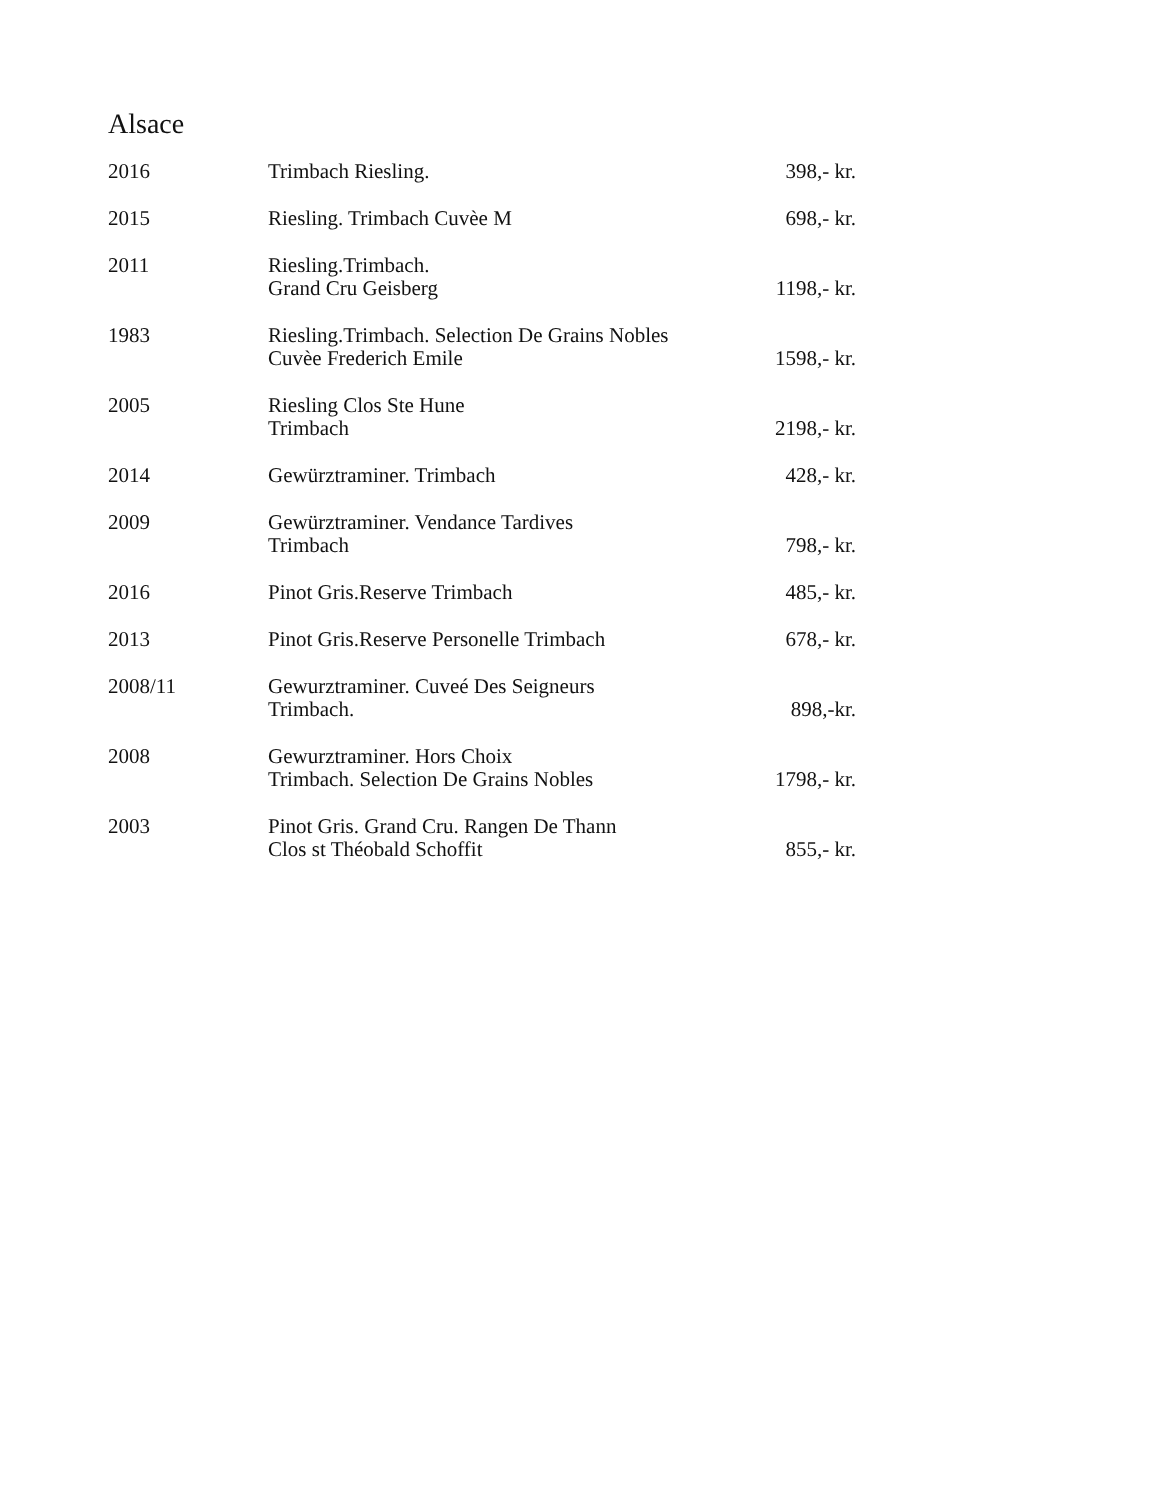Alsace
| 2016 | Trimbach Riesling. | 398,- kr. |
| 2015 | Riesling. Trimbach Cuvèe M | 698,- kr. |
| 2011 | Riesling.Trimbach. Grand Cru Geisberg | 1198,- kr. |
| 1983 | Riesling.Trimbach. Selection De Grains Nobles Cuvèe Frederich Emile | 1598,- kr. |
| 2005 | Riesling Clos Ste Hune Trimbach | 2198,- kr. |
| 2014 | Gewürztraminer. Trimbach | 428,- kr. |
| 2009 | Gewürztraminer. Vendance Tardives Trimbach | 798,- kr. |
| 2016 | Pinot Gris.Reserve Trimbach | 485,- kr. |
| 2013 | Pinot Gris.Reserve Personelle Trimbach | 678,- kr. |
| 2008/11 | Gewurztraminer. Cuveé Des Seigneurs Trimbach. | 898,-kr. |
| 2008 | Gewurztraminer. Hors Choix Trimbach. Selection De Grains Nobles | 1798,- kr. |
| 2003 | Pinot Gris. Grand Cru. Rangen De Thann Clos st Théobald Schoffit | 855,- kr. |